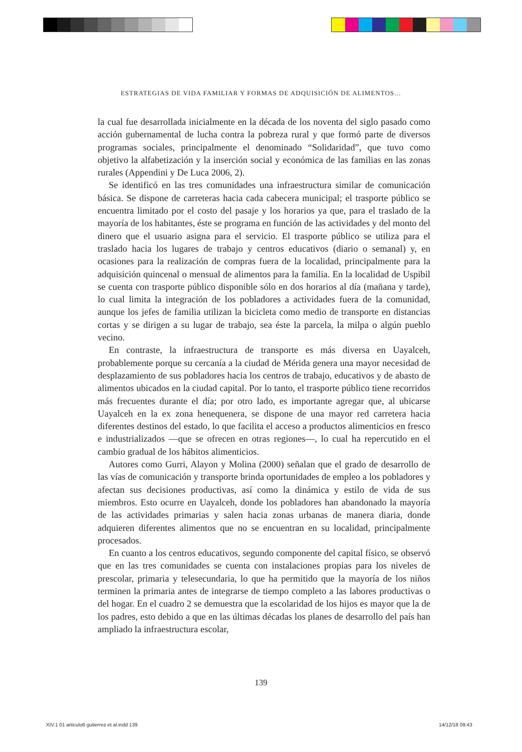ESTRATEGIAS DE VIDA FAMILIAR Y FORMAS DE ADQUISICIÓN DE ALIMENTOS…
la cual fue desarrollada inicialmente en la década de los noventa del siglo pasado como acción gubernamental de lucha contra la pobreza rural y que formó parte de diversos programas sociales, principalmente el denominado “Solidaridad”, que tuvo como objetivo la alfabetización y la inserción social y económica de las familias en las zonas rurales (Appendini y De Luca 2006, 2).
Se identificó en las tres comunidades una infraestructura similar de comunicación básica. Se dispone de carreteras hacia cada cabecera municipal; el trasporte público se encuentra limitado por el costo del pasaje y los horarios ya que, para el traslado de la mayoría de los habitantes, éste se programa en función de las actividades y del monto del dinero que el usuario asigna para el servicio. El trasporte público se utiliza para el traslado hacia los lugares de trabajo y centros educativos (diario o semanal) y, en ocasiones para la realización de compras fuera de la localidad, principalmente para la adquisición quincenal o mensual de alimentos para la familia. En la localidad de Uspibil se cuenta con trasporte público disponible sólo en dos horarios al día (mañana y tarde), lo cual limita la integración de los pobladores a actividades fuera de la comunidad, aunque los jefes de familia utilizan la bicicleta como medio de transporte en distancias cortas y se dirigen a su lugar de trabajo, sea éste la parcela, la milpa o algún pueblo vecino.
En contraste, la infraestructura de transporte es más diversa en Uayalceh, probablemente porque su cercanía a la ciudad de Mérida genera una mayor necesidad de desplazamiento de sus pobladores hacia los centros de trabajo, educativos y de abasto de alimentos ubicados en la ciudad capital. Por lo tanto, el trasporte público tiene recorridos más frecuentes durante el día; por otro lado, es importante agregar que, al ubicarse Uayalceh en la ex zona henequenera, se dispone de una mayor red carretera hacia diferentes destinos del estado, lo que facilita el acceso a productos alimenticios en fresco e industrializados —que se ofrecen en otras regiones—, lo cual ha repercutido en el cambio gradual de los hábitos alimenticios.
Autores como Gurri, Alayon y Molina (2000) señalan que el grado de desarrollo de las vías de comunicación y transporte brinda oportunidades de empleo a los pobladores y afectan sus decisiones productivas, así como la dinámica y estilo de vida de sus miembros. Esto ocurre en Uayalceh, donde los pobladores han abandonado la mayoría de las actividades primarias y salen hacia zonas urbanas de manera diaria, donde adquieren diferentes alimentos que no se encuentran en su localidad, principalmente procesados.
En cuanto a los centros educativos, segundo componente del capital físico, se observó que en las tres comunidades se cuenta con instalaciones propias para los niveles de prescolar, primaria y telesecundaria, lo que ha permitido que la mayoría de los niños terminen la primaria antes de integrarse de tiempo completo a las labores productivas o del hogar. En el cuadro 2 se demuestra que la escolaridad de los hijos es mayor que la de los padres, esto debido a que en las últimas décadas los planes de desarrollo del país han ampliado la infraestructura escolar,
139
XIV.1 01 articulo6 gutierrez et al.indd 139
14/12/18 09:43